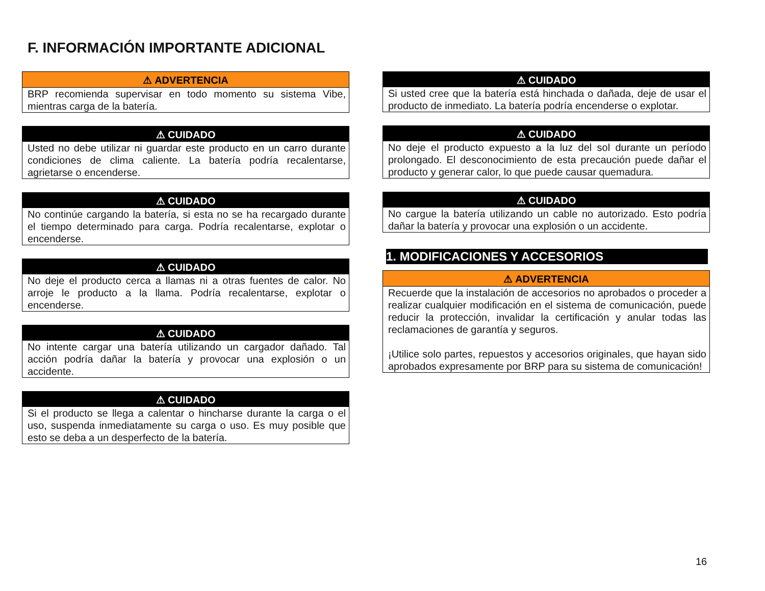F. INFORMACIÓN IMPORTANTE ADICIONAL
⚠ ADVERTENCIA
BRP recomienda supervisar en todo momento su sistema Vibe, mientras carga de la batería.
⚠ CUIDADO
Usted no debe utilizar ni guardar este producto en un carro durante condiciones de clima caliente. La batería podría recalentarse, agrietarse o encenderse.
⚠ CUIDADO
No continúe cargando la batería, si esta no se ha recargado durante el tiempo determinado para carga. Podría recalentarse, explotar o encenderse.
⚠ CUIDADO
No deje el producto cerca a llamas ni a otras fuentes de calor. No arroje le producto a la llama. Podría recalentarse, explotar o encenderse.
⚠ CUIDADO
No intente cargar una batería utilizando un cargador dañado. Tal acción podría dañar la batería y provocar una explosión o un accidente.
⚠ CUIDADO
Si el producto se llega a calentar o hincharse durante la carga o el uso, suspenda inmediatamente su carga o uso. Es muy posible que esto se deba a un desperfecto de la batería.
⚠ CUIDADO
Si usted cree que la batería está hinchada o dañada, deje de usar el producto de inmediato. La batería podría encenderse o explotar.
⚠ CUIDADO
No deje el producto expuesto a la luz del sol durante un período prolongado. El desconocimiento de esta precaución puede dañar el producto y generar calor, lo que puede causar quemadura.
⚠ CUIDADO
No cargue la batería utilizando un cable no autorizado. Esto podría dañar la batería y provocar una explosión o un accidente.
1. MODIFICACIONES Y ACCESORIOS
⚠ ADVERTENCIA
Recuerde que la instalación de accesorios no aprobados o proceder a realizar cualquier modificación en el sistema de comunicación, puede reducir la protección, invalidar la certificación y anular todas las reclamaciones de garantía y seguros.
¡Utilice solo partes, repuestos y accesorios originales, que hayan sido aprobados expresamente por BRP para su sistema de comunicación!
16